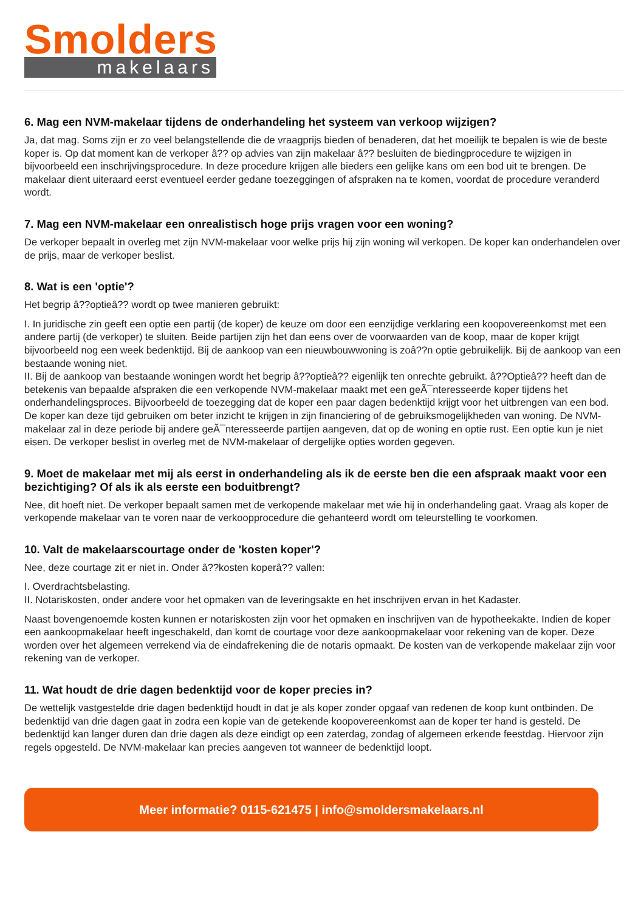Smolders
makelaars
6. Mag een NVM-makelaar tijdens de onderhandeling het systeem van verkoop wijzigen?
Ja, dat mag. Soms zijn er zo veel belangstellende die de vraagprijs bieden of benaderen, dat het moeilijk te bepalen is wie de beste koper is. Op dat moment kan de verkoper â?? op advies van zijn makelaar â?? besluiten de biedingprocedure te wijzigen in bijvoorbeeld een inschrijvingsprocedure. In deze procedure krijgen alle bieders een gelijke kans om een bod uit te brengen. De makelaar dient uiteraard eerst eventueel eerder gedane toezeggingen of afspraken na te komen, voordat de procedure veranderd wordt.
7. Mag een NVM-makelaar een onrealistisch hoge prijs vragen voor een woning?
De verkoper bepaalt in overleg met zijn NVM-makelaar voor welke prijs hij zijn woning wil verkopen. De koper kan onderhandelen over de prijs, maar de verkoper beslist.
8. Wat is een 'optie'?
Het begrip â??optieâ?? wordt op twee manieren gebruikt:
I. In juridische zin geeft een optie een partij (de koper) de keuze om door een eenzijdige verklaring een koopovereenkomst met een andere partij (de verkoper) te sluiten. Beide partijen zijn het dan eens over de voorwaarden van de koop, maar de koper krijgt bijvoorbeeld nog een week bedenktijd. Bij de aankoop van een nieuwbouwwoning is zoâ??n optie gebruikelijk. Bij de aankoop van een bestaande woning niet.
II. Bij de aankoop van bestaande woningen wordt het begrip â??optieâ?? eigenlijk ten onrechte gebruikt. â??Optieâ?? heeft dan de betekenis van bepaalde afspraken die een verkopende NVM-makelaar maakt met een geÃ¯nteresseerde koper tijdens het onderhandelingsproces. Bijvoorbeeld de toezegging dat de koper een paar dagen bedenktijd krijgt voor het uitbrengen van een bod. De koper kan deze tijd gebruiken om beter inzicht te krijgen in zijn financiering of de gebruiksmogelijkheden van woning. De NVM-makelaar zal in deze periode bij andere geÃ¯nteresseerde partijen aangeven, dat op de woning en optie rust. Een optie kun je niet eisen. De verkoper beslist in overleg met de NVM-makelaar of dergelijke opties worden gegeven.
9. Moet de makelaar met mij als eerst in onderhandeling als ik de eerste ben die een afspraak maakt voor een bezichtiging? Of als ik als eerste een boduitbrengt?
Nee, dit hoeft niet. De verkoper bepaalt samen met de verkopende makelaar met wie hij in onderhandeling gaat. Vraag als koper de verkopende makelaar van te voren naar de verkoopprocedure die gehanteerd wordt om teleurstelling te voorkomen.
10. Valt de makelaarscourtage onder de 'kosten koper'?
Nee, deze courtage zit er niet in. Onder â??kosten koperâ?? vallen:
I. Overdrachtsbelasting.
II. Notariskosten, onder andere voor het opmaken van de leveringsakte en het inschrijven ervan in het Kadaster.
Naast bovengenoemde kosten kunnen er notariskosten zijn voor het opmaken en inschrijven van de hypotheekakte. Indien de koper een aankoopmakelaar heeft ingeschakeld, dan komt de courtage voor deze aankoopmakelaar voor rekening van de koper. Deze worden over het algemeen verrekend via de eindafrekening die de notaris opmaakt. De kosten van de verkopende makelaar zijn voor rekening van de verkoper.
11. Wat houdt de drie dagen bedenktijd voor de koper precies in?
De wettelijk vastgestelde drie dagen bedenktijd houdt in dat je als koper zonder opgaaf van redenen de koop kunt ontbinden. De bedenktijd van drie dagen gaat in zodra een kopie van de getekende koopovereenkomst aan de koper ter hand is gesteld. De bedenktijd kan langer duren dan drie dagen als deze eindigt op een zaterdag, zondag of algemeen erkende feestdag. Hiervoor zijn regels opgesteld. De NVM-makelaar kan precies aangeven tot wanneer de bedenktijd loopt.
Meer informatie? 0115-621475 | info@smoldersmakelaars.nl